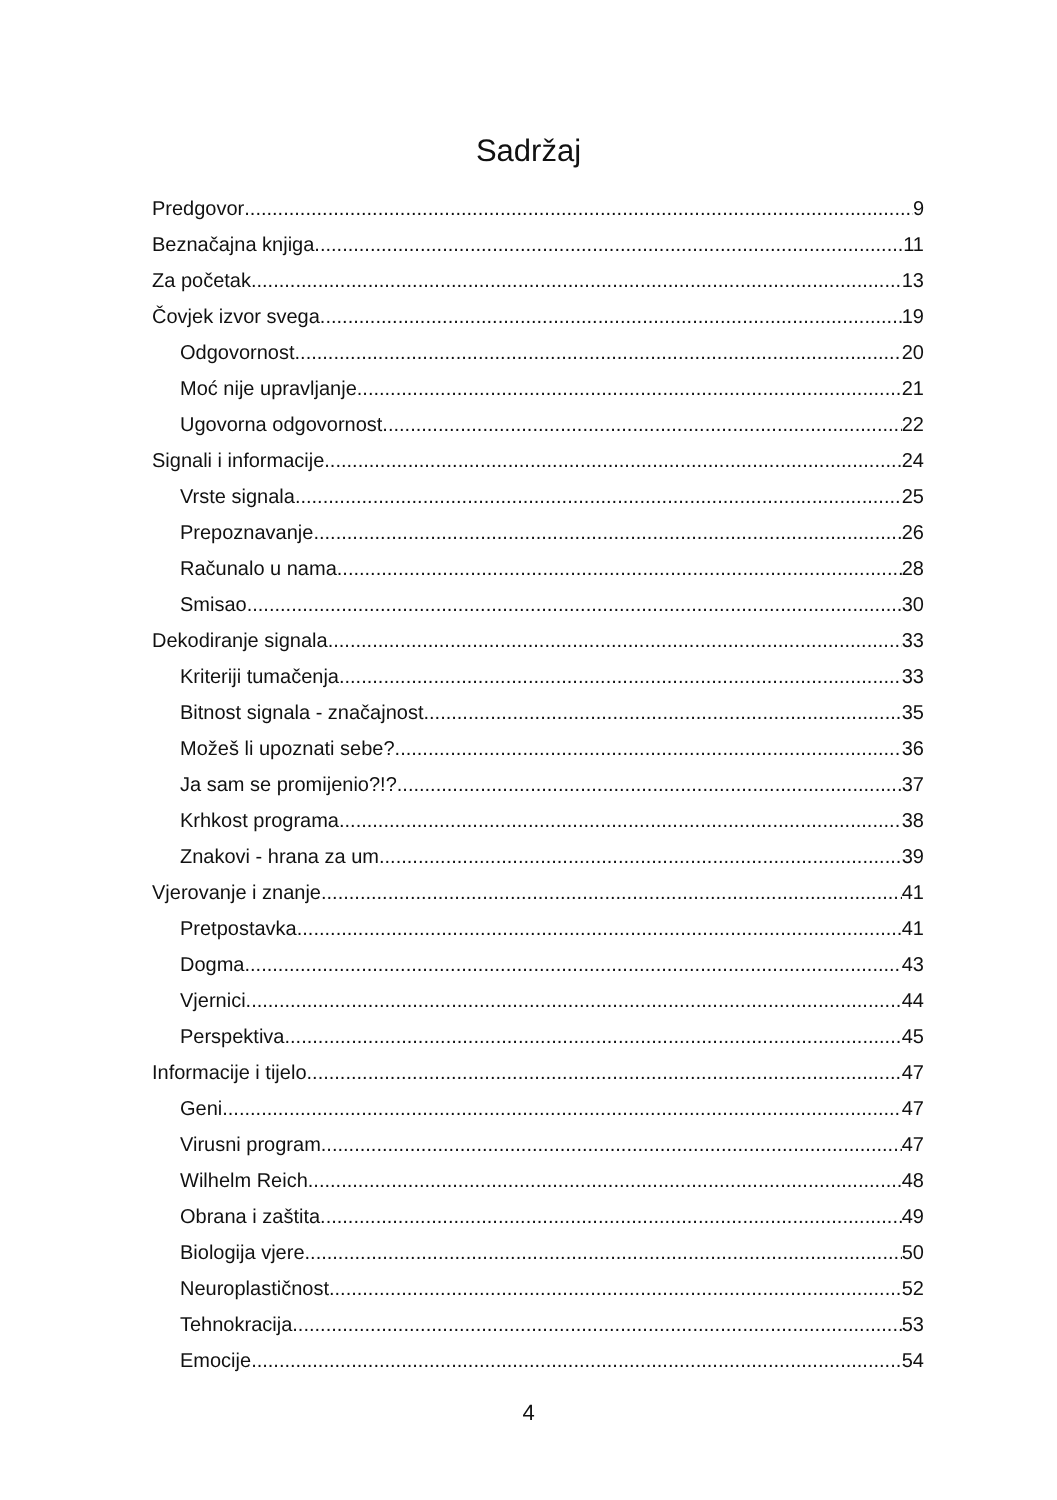Sadržaj
Predgovor 9
Beznačajna knjiga 11
Za početak 13
Čovjek izvor svega 19
Odgovornost 20
Moć nije upravljanje 21
Ugovorna odgovornost 22
Signali i informacije 24
Vrste signala 25
Prepoznavanje 26
Računalo u nama 28
Smisao 30
Dekodiranje signala 33
Kriteriji tumačenja 33
Bitnost signala - značajnost 35
Možeš li upoznati sebe? 36
Ja sam se promijenio?!? 37
Krhkost programa 38
Znakovi - hrana za um 39
Vjerovanje i znanje 41
Pretpostavka 41
Dogma 43
Vjernici 44
Perspektiva 45
Informacije i tijelo 47
Geni 47
Virusni program 47
Wilhelm Reich 48
Obrana i zaštita 49
Biologija vjere 50
Neuroplastičnost 52
Tehnokracija 53
Emocije 54
4